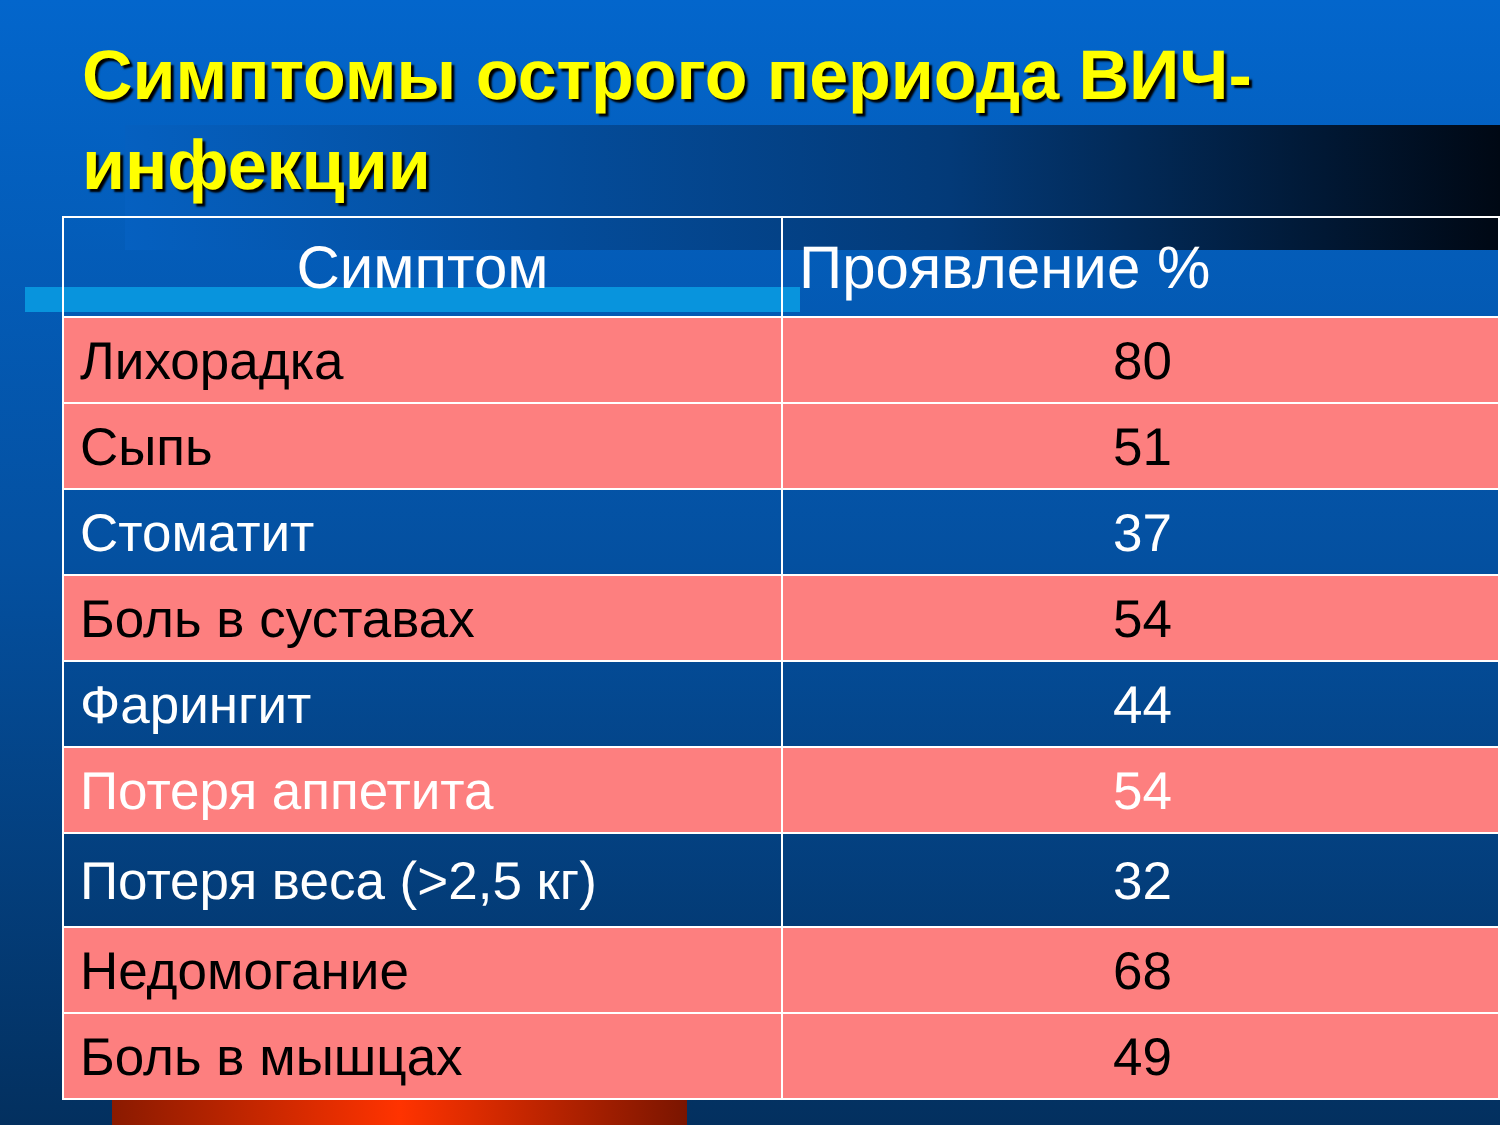Симптомы острого периода ВИЧ-инфекции
| Симптом | Проявление % |
| --- | --- |
| Лихорадка | 80 |
| Сыпь | 51 |
| Стоматит | 37 |
| Боль в суставах | 54 |
| Фарингит | 44 |
| Потеря аппетита | 54 |
| Потеря веса (>2,5 кг) | 32 |
| Недомогание | 68 |
| Боль в мышцах | 49 |